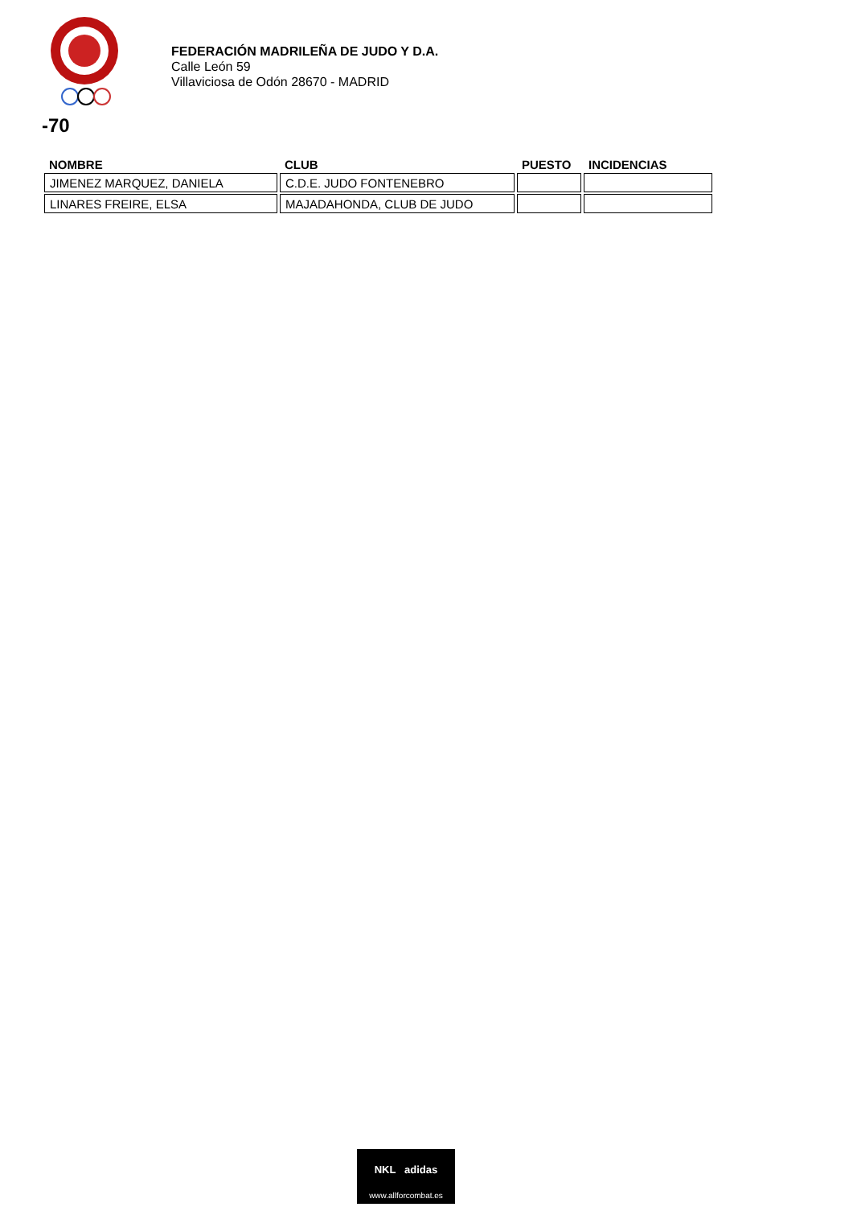FEDERACIÓN MADRILEÑA DE JUDO Y D.A.
Calle León 59
Villaviciosa de Odón 28670 - MADRID
-70
| NOMBRE | CLUB | PUESTO | INCIDENCIAS |
| --- | --- | --- | --- |
| JIMENEZ MARQUEZ, DANIELA | C.D.E. JUDO FONTENEBRO | | |
| LINARES FREIRE, ELSA | MAJADAHONDA, CLUB DE JUDO | | |
NKL adidas
www.allforcombat.es